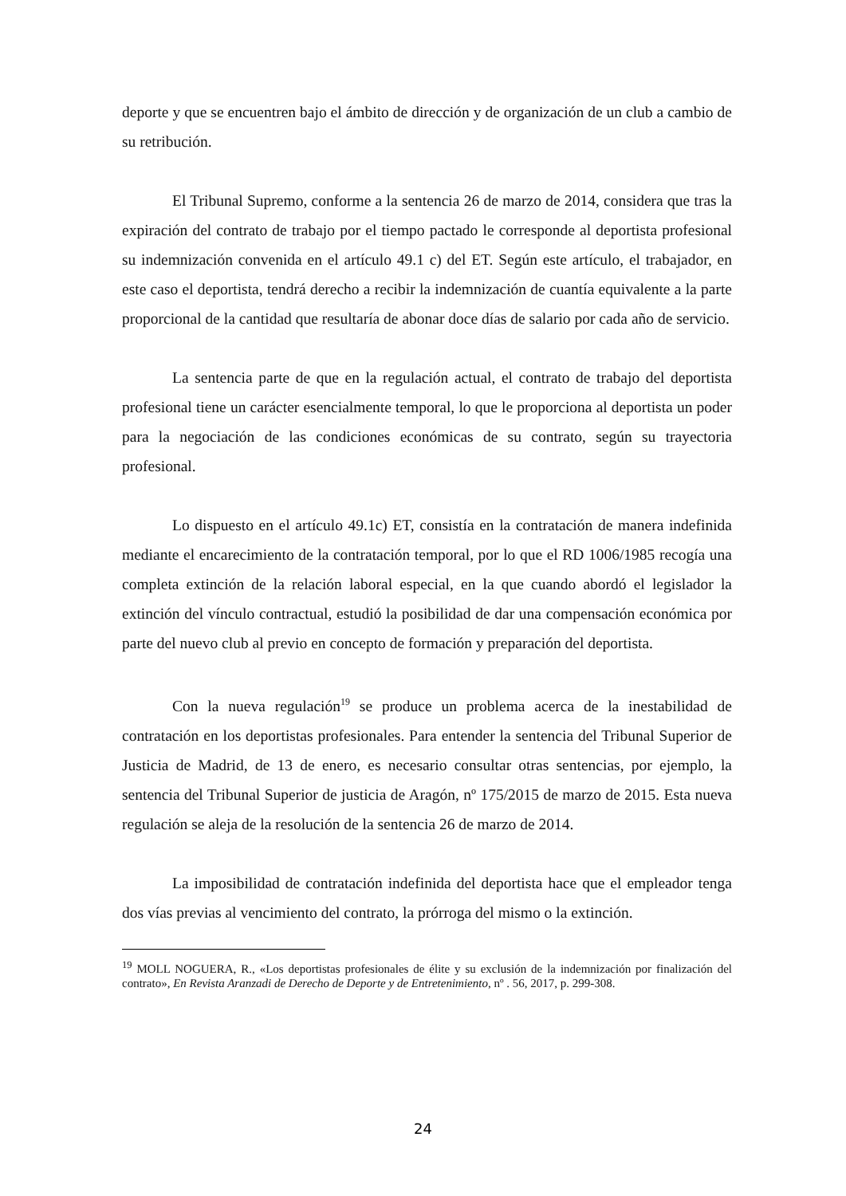deporte y que se encuentren bajo el ámbito de dirección y de organización de un club a cambio de su retribución.
El Tribunal Supremo, conforme a la sentencia 26 de marzo de 2014, considera que tras la expiración del contrato de trabajo por el tiempo pactado le corresponde al deportista profesional su indemnización convenida en el artículo 49.1 c) del ET. Según este artículo, el trabajador, en este caso el deportista, tendrá derecho a recibir la indemnización de cuantía equivalente a la parte proporcional de la cantidad que resultaría de abonar doce días de salario por cada año de servicio.
La sentencia parte de que en la regulación actual, el contrato de trabajo del deportista profesional tiene un carácter esencialmente temporal, lo que le proporciona al deportista un poder para la negociación de las condiciones económicas de su contrato, según su trayectoria profesional.
Lo dispuesto en el artículo 49.1c) ET, consistía en la contratación de manera indefinida mediante el encarecimiento de la contratación temporal, por lo que el RD 1006/1985 recogía una completa extinción de la relación laboral especial, en la que cuando abordó el legislador la extinción del vínculo contractual, estudió la posibilidad de dar una compensación económica por parte del nuevo club al previo en concepto de formación y preparación del deportista.
Con la nueva regulación<sup>19</sup> se produce un problema acerca de la inestabilidad de contratación en los deportistas profesionales. Para entender la sentencia del Tribunal Superior de Justicia de Madrid, de 13 de enero, es necesario consultar otras sentencias, por ejemplo, la sentencia del Tribunal Superior de justicia de Aragón, nº 175/2015 de marzo de 2015. Esta nueva regulación se aleja de la resolución de la sentencia 26 de marzo de 2014.
La imposibilidad de contratación indefinida del deportista hace que el empleador tenga dos vías previas al vencimiento del contrato, la prórroga del mismo o la extinción.
<sup>19</sup> MOLL NOGUERA, R., «Los deportistas profesionales de élite y su exclusión de la indemnización por finalización del contrato», En Revista Aranzadi de Derecho de Deporte y de Entretenimiento, nº . 56, 2017, p. 299-308.
24